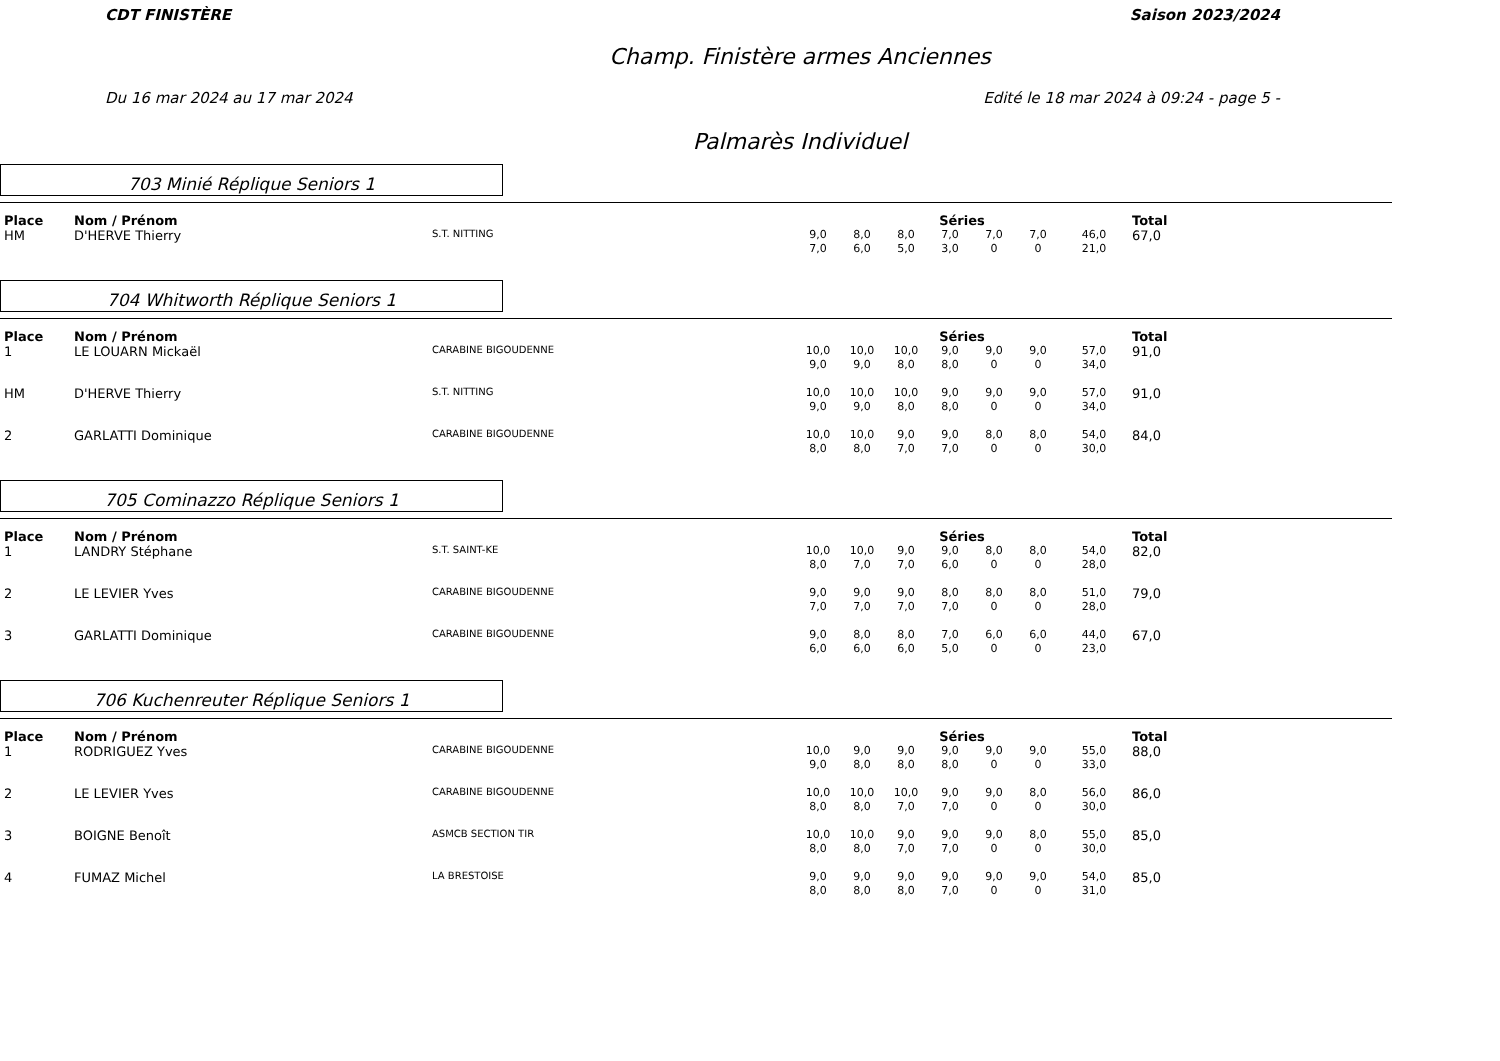CDT FINISTÈRE Saison 2023/2024
Champ. Finistère armes Anciennes
Du 16 mar 2024 au 17 mar 2024 Edité le 18 mar 2024 à 09:24 - page 5 -
Palmarès Individuel
703 Minié Réplique Seniors 1
| Place | Nom / Prénom | | Séries | | | | | | | Total |
| --- | --- | --- | --- | --- | --- | --- | --- | --- | --- | --- |
| HM | D'HERVE Thierry | S.T. NITTING | 9,0 7,0 | 8,0 6,0 | 8,0 5,0 | 7,0 3,0 | 7,0 0 | 7,0 0 | 46,0 21,0 | 67,0 |
704 Whitworth Réplique Seniors 1
| Place | Nom / Prénom | | Séries | | | | | | | Total |
| --- | --- | --- | --- | --- | --- | --- | --- | --- | --- | --- |
| 1 | LE LOUARN Mickaël | CARABINE BIGOUDENNE | 10,0 9,0 | 10,0 9,0 | 10,0 8,0 | 9,0 8,0 | 9,0 0 | 9,0 0 | 57,0 34,0 | 91,0 |
| HM | D'HERVE Thierry | S.T. NITTING | 10,0 9,0 | 10,0 9,0 | 10,0 8,0 | 9,0 8,0 | 9,0 0 | 9,0 0 | 57,0 34,0 | 91,0 |
| 2 | GARLATTI Dominique | CARABINE BIGOUDENNE | 10,0 8,0 | 10,0 8,0 | 9,0 7,0 | 9,0 7,0 | 8,0 0 | 8,0 0 | 54,0 30,0 | 84,0 |
705 Cominazzo Réplique Seniors 1
| Place | Nom / Prénom | | Séries | | | | | | | Total |
| --- | --- | --- | --- | --- | --- | --- | --- | --- | --- | --- |
| 1 | LANDRY Stéphane | S.T. SAINT-KE | 10,0 8,0 | 10,0 7,0 | 9,0 7,0 | 9,0 6,0 | 8,0 0 | 8,0 0 | 54,0 28,0 | 82,0 |
| 2 | LE LEVIER Yves | CARABINE BIGOUDENNE | 9,0 7,0 | 9,0 7,0 | 9,0 7,0 | 8,0 7,0 | 8,0 0 | 8,0 0 | 51,0 28,0 | 79,0 |
| 3 | GARLATTI Dominique | CARABINE BIGOUDENNE | 9,0 6,0 | 8,0 6,0 | 8,0 6,0 | 7,0 5,0 | 6,0 0 | 6,0 0 | 44,0 23,0 | 67,0 |
706 Kuchenreuter Réplique Seniors 1
| Place | Nom / Prénom | | Séries | | | | | | | Total |
| --- | --- | --- | --- | --- | --- | --- | --- | --- | --- | --- |
| 1 | RODRIGUEZ Yves | CARABINE BIGOUDENNE | 10,0 9,0 | 9,0 8,0 | 9,0 8,0 | 9,0 8,0 | 9,0 0 | 9,0 0 | 55,0 33,0 | 88,0 |
| 2 | LE LEVIER Yves | CARABINE BIGOUDENNE | 10,0 8,0 | 10,0 8,0 | 10,0 7,0 | 9,0 7,0 | 9,0 0 | 8,0 0 | 56,0 30,0 | 86,0 |
| 3 | BOIGNE Benoît | ASMCB SECTION TIR | 10,0 8,0 | 10,0 8,0 | 9,0 7,0 | 9,0 7,0 | 9,0 0 | 8,0 0 | 55,0 30,0 | 85,0 |
| 4 | FUMAZ Michel | LA BRESTOISE | 9,0 8,0 | 9,0 8,0 | 9,0 8,0 | 9,0 7,0 | 9,0 0 | 9,0 0 | 54,0 31,0 | 85,0 |